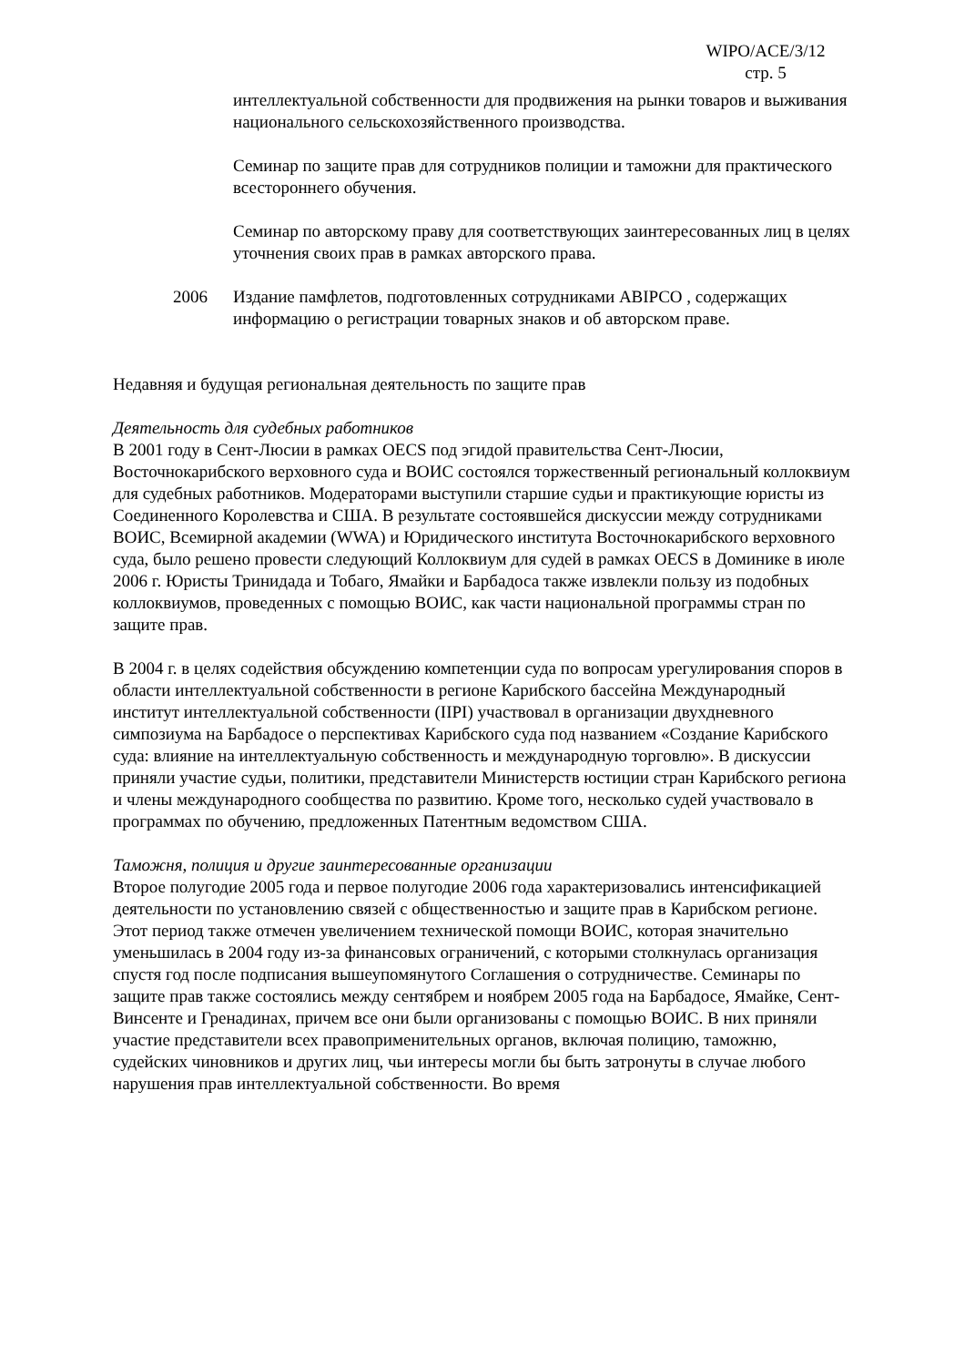WIPO/ACE/3/12
стр. 5
интеллектуальной собственности для продвижения на рынки товаров и выживания национального сельскохозяйственного производства.
Семинар по защите прав для сотрудников полиции и таможни для практического всестороннего обучения.
Семинар по авторскому праву для соответствующих заинтересованных лиц в целях уточнения своих прав в рамках авторского права.
2006 Издание памфлетов, подготовленных сотрудниками ABIPCO , содержащих информацию о регистрации товарных знаков и об авторском праве.
Недавняя и будущая региональная деятельность по защите прав
Деятельность для судебных работников
В 2001 году в Сент-Люсии в рамках OECS под эгидой правительства Сент-Люсии, Восточнокарибского верховного суда и ВОИС состоялся торжественный региональный коллоквиум для судебных работников. Модераторами выступили старшие судьи и практикующие юристы из Соединенного Королевства и США. В результате состоявшейся дискуссии между сотрудниками ВОИС, Всемирной академии (WWA) и Юридического института Восточнокарибского верховного суда, было решено провести следующий Коллоквиум для судей в рамках OECS в Доминике в июле 2006 г. Юристы Тринидада и Тобаго, Ямайки и Барбадоса также извлекли пользу из подобных коллоквиумов, проведенных с помощью ВОИС, как части национальной программы стран по защите прав.
В 2004 г. в целях содействия обсуждению компетенции суда по вопросам урегулирования споров в области интеллектуальной собственности в регионе Карибского бассейна Международный институт интеллектуальной собственности (IIPI) участвовал в организации двухдневного симпозиума на Барбадосе о перспективах Карибского суда под названием «Создание Карибского суда: влияние на интеллектуальную собственность и международную торговлю». В дискуссии приняли участие судьи, политики, представители Министерств юстиции стран Карибского региона и члены международного сообщества по развитию. Кроме того, несколько судей участвовало в программах по обучению, предложенных Патентным ведомством США.
Таможня, полиция и другие заинтересованные организации
Второе полугодие 2005 года и первое полугодие 2006 года характеризовались интенсификацией деятельности по установлению связей с общественностью и защите прав в Карибском регионе. Этот период также отмечен увеличением технической помощи ВОИС, которая значительно уменьшилась в 2004 году из-за финансовых ограничений, с которыми столкнулась организация спустя год после подписания вышеупомянутого Соглашения о сотрудничестве. Семинары по защите прав также состоялись между сентябрем и ноябрем 2005 года на Барбадосе, Ямайке, Сент-Винсенте и Гренадинах, причем все они были организованы с помощью ВОИС. В них приняли участие представители всех правоприменительных органов, включая полицию, таможню, судейских чиновников и других лиц, чьи интересы могли бы быть затронуты в случае любого нарушения прав интеллектуальной собственности. Во время